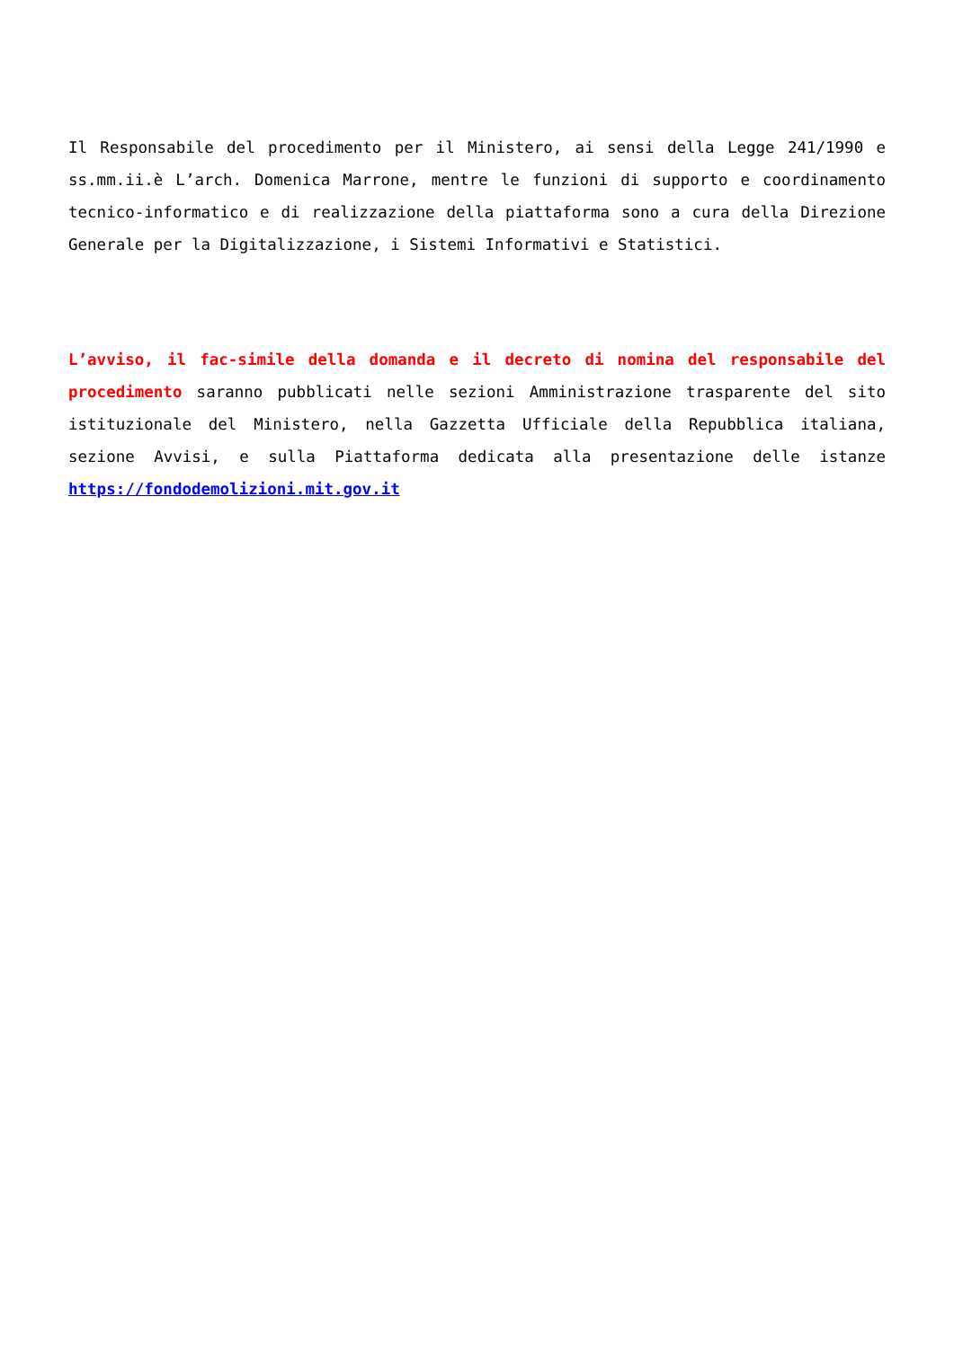Il Responsabile del procedimento per il Ministero, ai sensi della Legge 241/1990 e ss.mm.ii.è L’arch. Domenica Marrone, mentre le funzioni di supporto e coordinamento tecnico-informatico e di realizzazione della piattaforma sono a cura della Direzione Generale per la Digitalizzazione, i Sistemi Informativi e Statistici.
L’avviso, il fac-simile della domanda e il decreto di nomina del responsabile del procedimento saranno pubblicati nelle sezioni Amministrazione trasparente del sito istituzionale del Ministero, nella Gazzetta Ufficiale della Repubblica italiana, sezione Avvisi, e sulla Piattaforma dedicata alla presentazione delle istanze https://fondodemolizioni.mit.gov.it